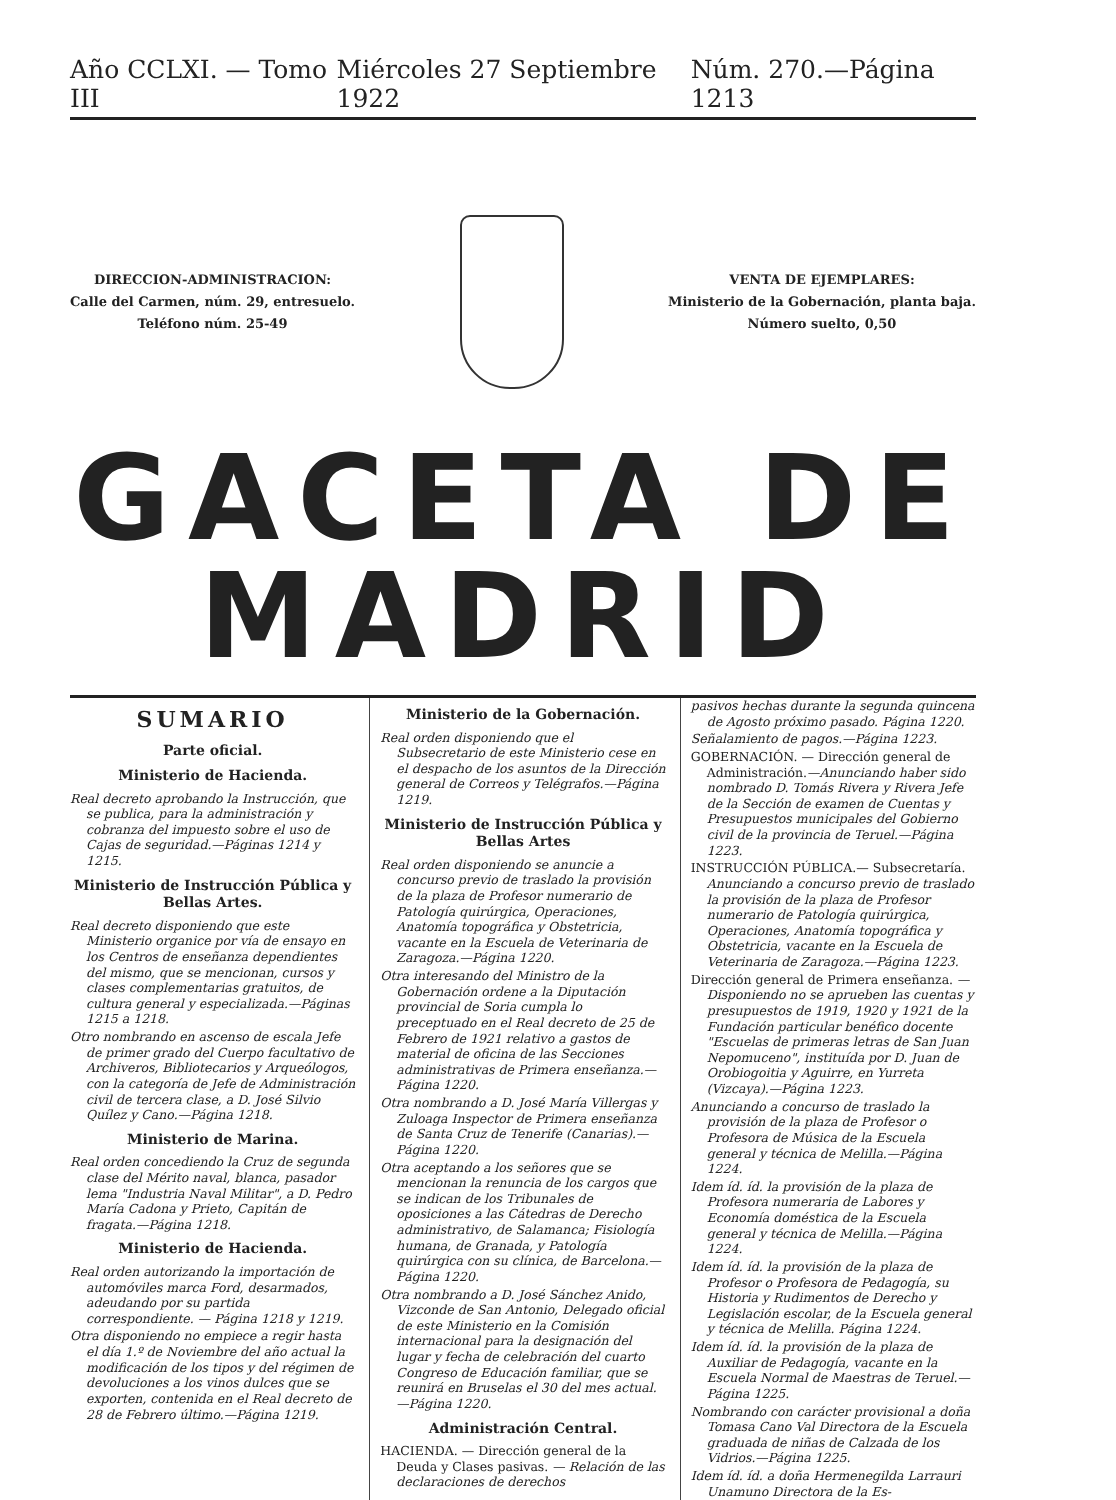Año CCLXI. — Tomo III Miércoles 27 Septiembre 1922 Núm. 270.—Página 1213
DIRECCION-ADMINISTRACION:
Calle del Carmen, núm. 29, entresuelo.
Teléfono núm. 25-49
VENTA DE EJEMPLARES:
Ministerio de la Gobernación, planta baja.
Número suelto, 0,50
GACETA DE MADRID
SUMARIO
Parte oficial.
Ministerio de Hacienda.
Real decreto aprobando la Instrucción, que se publica, para la administración y cobranza del impuesto sobre el uso de Cajas de seguridad.—Páginas 1214 y 1215.
Ministerio de Instrucción Pública y Bellas Artes.
Real decreto disponiendo que este Ministerio organice por vía de ensayo en los Centros de enseñanza dependientes del mismo, que se mencionan, cursos y clases complementarias gratuitos, de cultura general y especializada.—Páginas 1215 a 1218.
Otro nombrando en ascenso de escala Jefe de primer grado del Cuerpo facultativo de Archiveros, Bibliotecarios y Arqueólogos, con la categoría de Jefe de Administración civil de tercera clase, a D. José Silvio Quílez y Cano.—Página 1218.
Ministerio de Marina.
Real orden concediendo la Cruz de segunda clase del Mérito naval, blanca, pasador lema "Industria Naval Militar", a D. Pedro María Cadona y Prieto, Capitán de fragata.—Página 1218.
Ministerio de Hacienda.
Real orden autorizando la importación de automóviles marca Ford, desarmados, adeudando por su partida correspondiente. — Página 1218 y 1219.
Otra disponiendo no empiece a regir hasta el día 1.º de Noviembre del año actual la modificación de los tipos y del régimen de devoluciones a los vinos dulces que se exporten, contenida en el Real decreto de 28 de Febrero último.—Página 1219.
Ministerio de la Gobernación.
Real orden disponiendo que el Subsecretario de este Ministerio cese en el despacho de los asuntos de la Dirección general de Correos y Telégrafos.—Página 1219.
Ministerio de Instrucción Pública y Bellas Artes
Real orden disponiendo se anuncie a concurso previo de traslado la provisión de la plaza de Profesor numerario de Patología quirúrgica, Operaciones, Anatomía topográfica y Obstetricia, vacante en la Escuela de Veterinaria de Zaragoza.—Página 1220.
Otra interesando del Ministro de la Gobernación ordene a la Diputación provincial de Soria cumpla lo preceptuado en el Real decreto de 25 de Febrero de 1921 relativo a gastos de material de oficina de las Secciones administrativas de Primera enseñanza.—Página 1220.
Otra nombrando a D. José María Villergas y Zuloaga Inspector de Primera enseñanza de Santa Cruz de Tenerife (Canarias).— Página 1220.
Otra aceptando a los señores que se mencionan la renuncia de los cargos que se indican de los Tribunales de oposiciones a las Cátedras de Derecho administrativo, de Salamanca; Fisiología humana, de Granada, y Patología quirúrgica con su clínica, de Barcelona.—Página 1220.
Otra nombrando a D. José Sánchez Anido, Vizconde de San Antonio, Delegado oficial de este Ministerio en la Comisión internacional para la designación del lugar y fecha de celebración del cuarto Congreso de Educación familiar, que se reunirá en Bruselas el 30 del mes actual.—Página 1220.
Administración Central.
HACIENDA. — Dirección general de la Deuda y Clases pasivas. — Relación de las declaraciones de derechos
pasivos hechas durante la segunda quincena de Agosto próximo pasado. Página 1220.
Señalamiento de pagos.—Página 1223.
GOBERNACIÓN. — Dirección general de Administración.—Anunciando haber sido nombrado D. Tomás Rivera y Rivera Jefe de la Sección de examen de Cuentas y Presupuestos municipales del Gobierno civil de la provincia de Teruel.—Página 1223.
INSTRUCCIÓN PÚBLICA.— Subsecretaría. Anunciando a concurso previo de traslado la provisión de la plaza de Profesor numerario de Patología quirúrgica, Operaciones, Anatomía topográfica y Obstetricia, vacante en la Escuela de Veterinaria de Zaragoza.—Página 1223.
Dirección general de Primera enseñanza. — Disponiendo no se aprueben las cuentas y presupuestos de 1919, 1920 y 1921 de la Fundación particular benéfico docente "Escuelas de primeras letras de San Juan Nepomuceno", instituída por D. Juan de Orobiogoitia y Aguirre, en Yurreta (Vizcaya).—Página 1223.
Anunciando a concurso de traslado la provisión de la plaza de Profesor o Profesora de Música de la Escuela general y técnica de Melilla.—Página 1224.
Idem íd. íd. la provisión de la plaza de Profesora numeraria de Labores y Economía doméstica de la Escuela general y técnica de Melilla.—Página 1224.
Idem íd. íd. la provisión de la plaza de Profesor o Profesora de Pedagogía, su Historia y Rudimentos de Derecho y Legislación escolar, de la Escuela general y técnica de Melilla. Página 1224.
Idem íd. íd. la provisión de la plaza de Auxiliar de Pedagogía, vacante en la Escuela Normal de Maestras de Teruel.—Página 1225.
Nombrando con carácter provisional a doña Tomasa Cano Val Directora de la Escuela graduada de niñas de Calzada de los Vidrios.—Página 1225.
Idem íd. íd. a doña Hermenegilda Larrauri Unamuno Directora de la Es-